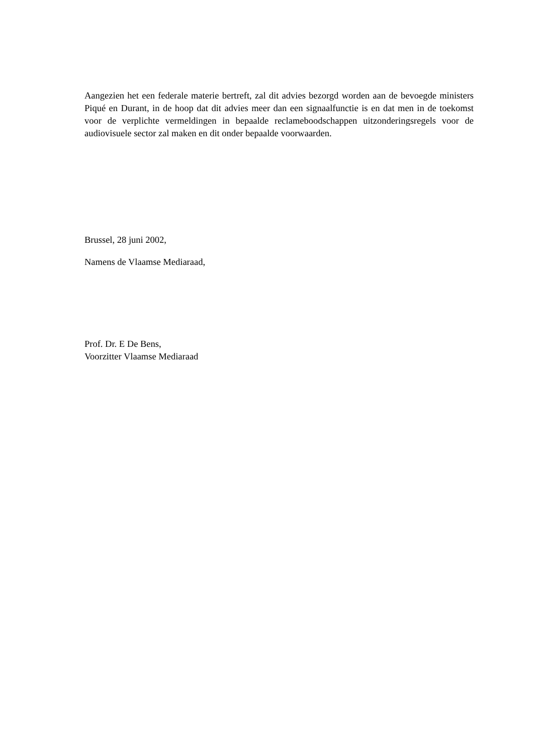Aangezien het een federale materie bertreft, zal dit advies bezorgd worden aan de bevoegde ministers Piqué en Durant, in de hoop dat dit advies meer dan een signaalfunctie is en dat men in de toekomst voor de verplichte vermeldingen in bepaalde reclameboodschappen uitzonderingsregels voor de audiovisuele sector zal maken en dit onder bepaalde voorwaarden.
Brussel, 28 juni 2002,
Namens de Vlaamse Mediaraad,
Prof. Dr. E De Bens,
Voorzitter Vlaamse Mediaraad